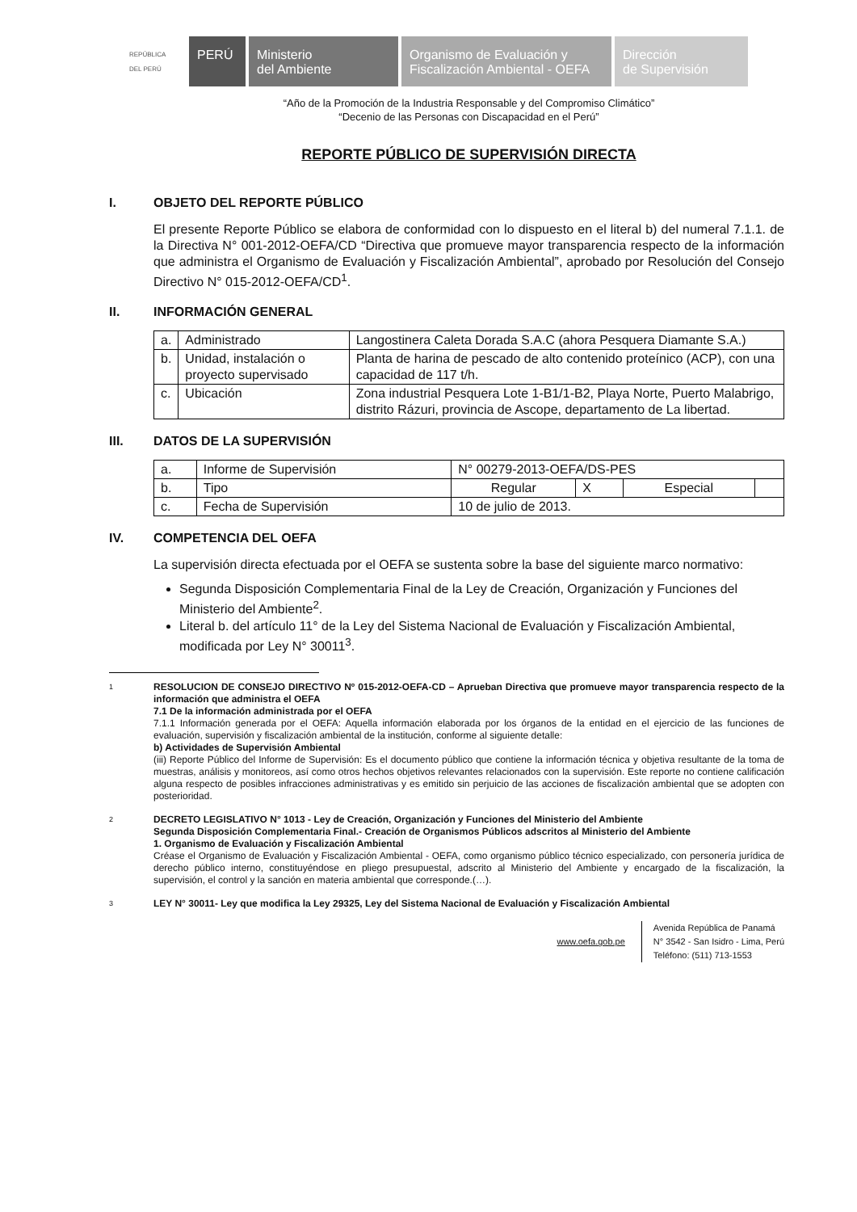REPÚBLICA DEL PERÚ
PERÚ Ministerio
del Ambiente
Organismo de Evaluación y
Fiscalización Ambiental - OEFA
Dirección
de Supervisión
“Año de la Promoción de la Industria Responsable y del Compromiso Climático”
“Decenio de las Personas con Discapacidad en el Perú”
REPORTE PÚBLICO DE SUPERVISIÓN DIRECTA
I. OBJETO DEL REPORTE PÚBLICO
El presente Reporte Público se elabora de conformidad con lo dispuesto en el literal b) del numeral 7.1.1. de la Directiva N° 001-2012-OEFA/CD “Directiva que promueve mayor transparencia respecto de la información que administra el Organismo de Evaluación y Fiscalización Ambiental”, aprobado por Resolución del Consejo Directivo N° 015-2012-OEFA/CD<sup>1</sup>.
II. INFORMACIÓN GENERAL
| a. | Administrado | Langostinera Caleta Dorada S.A.C (ahora Pesquera Diamante S.A.) |
| b. | Unidad, instalación o proyecto supervisado | Planta de harina de pescado de alto contenido proteínico (ACP), con una capacidad de 117 t/h. |
| c. | Ubicación | Zona industrial Pesquera Lote 1-B1/1-B2, Playa Norte, Puerto Malabrigo, distrito Rázuri, provincia de Ascope, departamento de La libertad. |
III. DATOS DE LA SUPERVISIÓN
| a. | Informe de Supervisión | N° 00279-2013-OEFA/DS-PES | | | |
| b. | Tipo | Regular | X | Especial | |
| c. | Fecha de Supervisión | 10 de julio de 2013. | | | |
IV. COMPETENCIA DEL OEFA
La supervisión directa efectuada por el OEFA se sustenta sobre la base del siguiente marco normativo:
Segunda Disposición Complementaria Final de la Ley de Creación, Organización y Funciones del Ministerio del Ambiente<sup>2</sup>.
Literal b. del artículo 11° de la Ley del Sistema Nacional de Evaluación y Fiscalización Ambiental, modificada por Ley N° 30011<sup>3</sup>.
1
RESOLUCION DE CONSEJO DIRECTIVO Nº 015-2012-OEFA-CD – Aprueban Directiva que promueve mayor transparencia respecto de la información que administra el OEFA
7.1 De la información administrada por el OEFA
7.1.1 Información generada por el OEFA: Aquella información elaborada por los órganos de la entidad en el ejercicio de las funciones de evaluación, supervisión y fiscalización ambiental de la institución, conforme al siguiente detalle:
b) Actividades de Supervisión Ambiental
(iii) Reporte Público del Informe de Supervisión: Es el documento público que contiene la información técnica y objetiva resultante de la toma de muestras, análisis y monitoreos, así como otros hechos objetivos relevantes relacionados con la supervisión. Este reporte no contiene calificación alguna respecto de posibles infracciones administrativas y es emitido sin perjuicio de las acciones de fiscalización ambiental que se adopten con posterioridad.
2
DECRETO LEGISLATIVO N° 1013 - Ley de Creación, Organización y Funciones del Ministerio del Ambiente
Segunda Disposición Complementaria Final.- Creación de Organismos Públicos adscritos al Ministerio del Ambiente
1. Organismo de Evaluación y Fiscalización Ambiental
Créase el Organismo de Evaluación y Fiscalización Ambiental - OEFA, como organismo público técnico especializado, con personería jurídica de derecho público interno, constituyéndose en pliego presupuestal, adscrito al Ministerio del Ambiente y encargado de la fiscalización, la supervisión, el control y la sanción en materia ambiental que corresponde.(…).
3
LEY N° 30011- Ley que modifica la Ley 29325, Ley del Sistema Nacional de Evaluación y Fiscalización Ambiental
www.oefa.gob.pe
Avenida República de Panamá
N° 3542 - San Isidro - Lima, Perú
Teléfono: (511) 713-1553